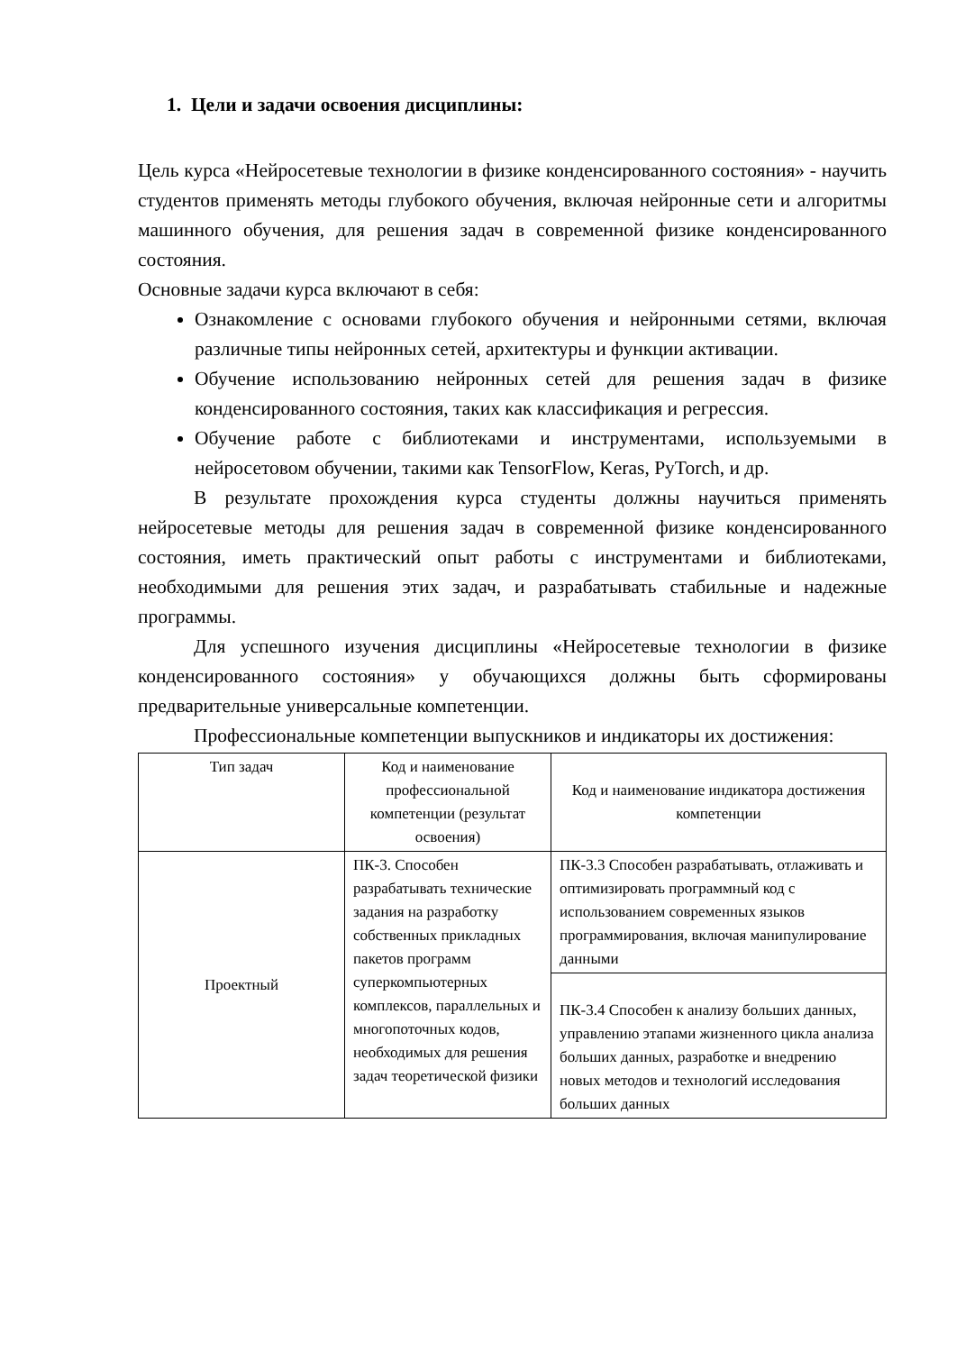1. Цели и задачи освоения дисциплины:
Цель курса «Нейросетевые технологии в физике конденсированного состояния» - научить студентов применять методы глубокого обучения, включая нейронные сети и алгоритмы машинного обучения, для решения задач в современной физике конденсированного состояния.
Основные задачи курса включают в себя:
Ознакомление с основами глубокого обучения и нейронными сетями, включая различные типы нейронных сетей, архитектуры и функции активации.
Обучение использованию нейронных сетей для решения задач в физике конденсированного состояния, таких как классификация и регрессия.
Обучение работе с библиотеками и инструментами, используемыми в нейросетовом обучении, такими как TensorFlow, Keras, PyTorch, и др.
В результате прохождения курса студенты должны научиться применять нейросетевые методы для решения задач в современной физике конденсированного состояния, иметь практический опыт работы с инструментами и библиотеками, необходимыми для решения этих задач, и разрабатывать стабильные и надежные программы.
Для успешного изучения дисциплины «Нейросетевые технологии в физике конденсированного состояния» у обучающихся должны быть сформированы предварительные универсальные компетенции.
Профессиональные компетенции выпускников и индикаторы их достижения:
| Тип задач | Код и наименование профессиональной компетенции (результат освоения) | Код и наименование индикатора достижения компетенции |
| --- | --- | --- |
| Проектный | ПК-3. Способен разрабатывать технические задания на разработку собственных прикладных пакетов программ суперкомпьютерных комплексов, параллельных и многопоточных кодов, необходимых для решения задач теоретической физики | ПК-3.3 Способен разрабатывать, отлаживать и оптимизировать программный код с использованием современных языков программирования, включая манипулирование данными |
| | | ПК-3.4 Способен к анализу больших данных, управлению этапами жизненного цикла анализа больших данных, разработке и внедрению новых методов и технологий исследования больших данных |